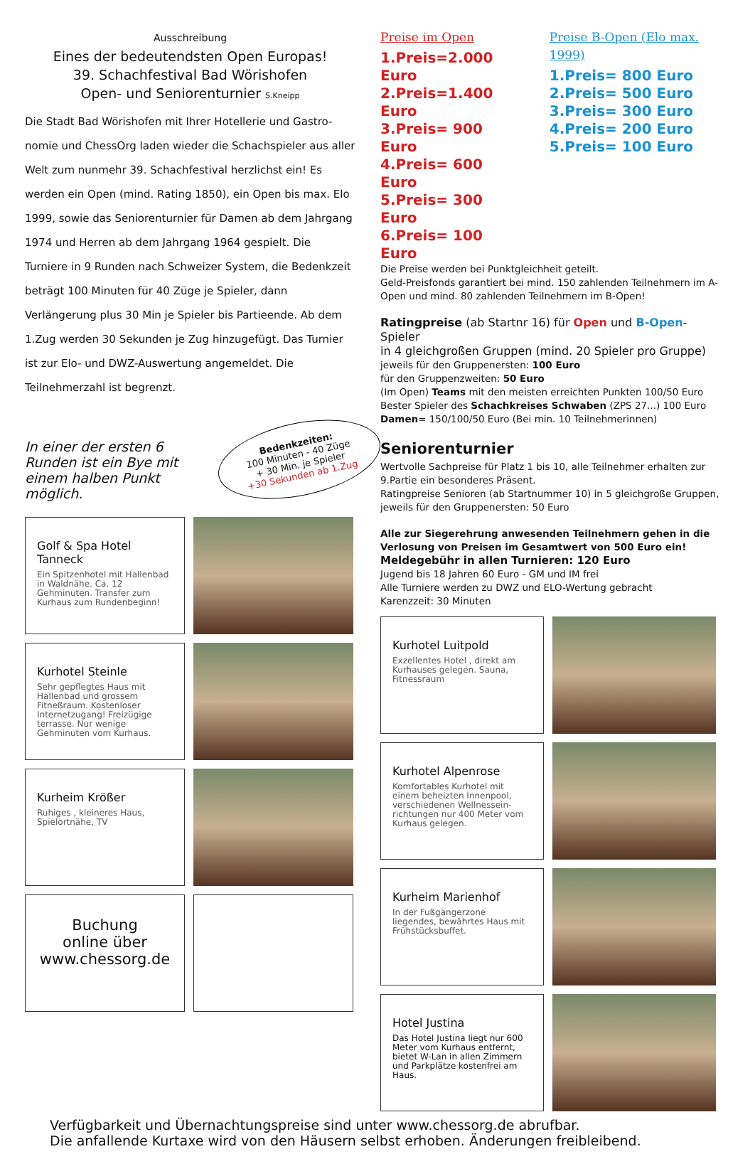Ausschreibung
Eines der bedeutendsten Open Europas!
39. Schachfestival Bad Wörishofen
Open- und Seniorenturnier S.Kneipp
Die Stadt Bad Wörishofen mit Ihrer Hotellerie und Gastro-nomie und ChessOrg laden wieder die Schachspieler aus aller Welt zum nunmehr 39. Schachfestival herzlichst ein! Es werden ein Open (mind. Rating 1850), ein Open bis max. Elo 1999, sowie das Seniorenturnier für Damen ab dem Jahrgang 1974 und Herren ab dem Jahrgang 1964 gespielt. Die Turniere in 9 Runden nach Schweizer System, die Bedenkzeit beträgt 100 Minuten für 40 Züge je Spieler, dann Verlängerung plus 30 Min je Spieler bis Partieende. Ab dem 1.Zug werden 30 Sekunden je Zug hinzugefügt. Das Turnier ist zur Elo- und DWZ-Auswertung angemeldet. Die Teilnehmerzahl ist begrenzt.
In einer der ersten 6 Runden ist ein Bye mit einem halben Punkt möglich.
Bedenkzeiten:
100 Minuten - 40 Züge
+ 30 Min. je Spieler
+30 Sekunden ab 1.Zug
Golf & Spa Hotel Tanneck
Ein Spitzenhotel mit Hallenbad in Waldnähe. Ca. 12 Gehminuten. Transfer zum Kurhaus zum Rundenbeginn!
Kurhotel Steinle
Sehr gepflegtes Haus mit Hallenbad und grossem Fitneßraum. Kostenloser Internetzugang! Freizügige terrasse. Nur wenige Gehminuten vom Kurhaus.
Kurheim Krößer
Ruhiges , kleineres Haus, Spielortnähe, TV
Buchung
online über
www.chessorg.de
Preise im Open
1.Preis=2.000 Euro
2.Preis=1.400 Euro
3.Preis= 900 Euro
4.Preis= 600 Euro
5.Preis= 300 Euro
6.Preis= 100 Euro
Preise B-Open (Elo max. 1999)
1.Preis= 800 Euro
2.Preis= 500 Euro
3.Preis= 300 Euro
4.Preis= 200 Euro
5.Preis= 100 Euro
Die Preise werden bei Punktgleichheit geteilt.
Geld-Preisfonds garantiert bei mind. 150 zahlenden Teilnehmern im A-Open und mind. 80 zahlenden Teilnehmern im B-Open!
Ratingpreise (ab Startnr 16) für Open und B-Open-Spieler
in 4 gleichgroßen Gruppen (mind. 20 Spieler pro Gruppe)
jeweils für den Gruppenersten: 100 Euro
für den Gruppenzweiten: 50 Euro
(Im Open) Teams mit den meisten erreichten Punkten 100/50 Euro
Bester Spieler des Schachkreises Schwaben (ZPS 27...) 100 Euro
Damen= 150/100/50 Euro (Bei min. 10 Teilnehmerinnen)
Seniorenturnier
Wertvolle Sachpreise für Platz 1 bis 10, alle Teilnehmer erhalten zur 9.Partie ein besonderes Präsent.
Ratingpreise Senioren (ab Startnummer 10) in 5 gleichgroße Gruppen, jeweils für den Gruppenersten: 50 Euro
Alle zur Siegerehrung anwesenden Teilnehmern gehen in die Verlosung von Preisen im Gesamtwert von 500 Euro ein!
Meldegebühr in allen Turnieren: 120 Euro
Jugend bis 18 Jahren 60 Euro - GM und IM frei
Alle Turniere werden zu DWZ und ELO-Wertung gebracht
Karenzzeit: 30 Minuten
Kurhotel Luitpold
Exzellentes Hotel , direkt am Kurhauses gelegen. Sauna, Fitnessraum
Kurhotel Alpenrose
Komfortables Kurhotel mit einem beheizten Innenpool, verschiedenen Wellnessein-richtungen nur 400 Meter vom Kurhaus gelegen.
Kurheim Marienhof
In der Fußgängerzone liegendes, bewährtes Haus mit Frühstücksbuffet.
Hotel Justina
Das Hotel Justina liegt nur 600 Meter vom Kurhaus entfernt, bietet W-Lan in allen Zimmern und Parkplätze kostenfrei am Haus.
Verfügbarkeit und Übernachtungspreise sind unter www.chessorg.de abrufbar.
Die anfallende Kurtaxe wird von den Häusern selbst erhoben. Änderungen freibleibend.